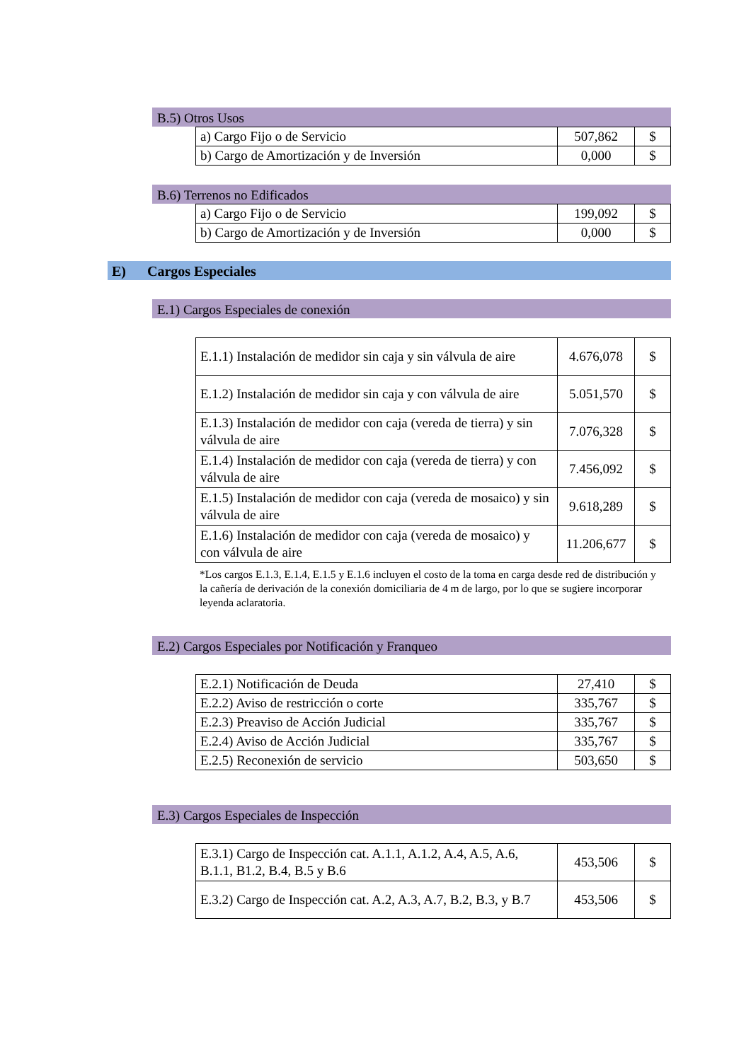B.5) Otros Usos
| a) Cargo Fijo o de Servicio | 507,862 | $ |
| b) Cargo de Amortización y de Inversión | 0,000 | $ |
B.6) Terrenos no Edificados
| a) Cargo Fijo o de Servicio | 199,092 | $ |
| b) Cargo de Amortización y de Inversión | 0,000 | $ |
E) Cargos Especiales
E.1) Cargos Especiales de conexión
| E.1.1) Instalación de medidor sin caja y sin válvula de aire | 4.676,078 | $ |
| E.1.2) Instalación de medidor sin caja y con válvula de aire | 5.051,570 | $ |
| E.1.3) Instalación de medidor con caja (vereda de tierra) y sin válvula de aire | 7.076,328 | $ |
| E.1.4) Instalación de medidor con caja (vereda de tierra) y con válvula de aire | 7.456,092 | $ |
| E.1.5) Instalación de medidor con caja (vereda de mosaico) y sin válvula de aire | 9.618,289 | $ |
| E.1.6) Instalación de medidor con caja (vereda de mosaico) y con válvula de aire | 11.206,677 | $ |
*Los cargos E.1.3, E.1.4, E.1.5 y E.1.6 incluyen el costo de la toma en carga desde red de distribución y la cañería de derivación de la conexión domiciliaria de 4 m de largo, por lo que se sugiere incorporar leyenda aclaratoria.
E.2) Cargos Especiales por Notificación y Franqueo
| E.2.1) Notificación de Deuda | 27,410 | $ |
| E.2.2) Aviso de restricción o corte | 335,767 | $ |
| E.2.3) Preaviso de Acción Judicial | 335,767 | $ |
| E.2.4) Aviso de Acción Judicial | 335,767 | $ |
| E.2.5) Reconexión de servicio | 503,650 | $ |
E.3) Cargos Especiales de Inspección
| E.3.1) Cargo de Inspección cat. A.1.1, A.1.2, A.4, A.5, A.6, B.1.1, B1.2, B.4, B.5 y B.6 | 453,506 | $ |
| E.3.2) Cargo de Inspección cat. A.2, A.3, A.7, B.2, B.3, y B.7 | 453,506 | $ |